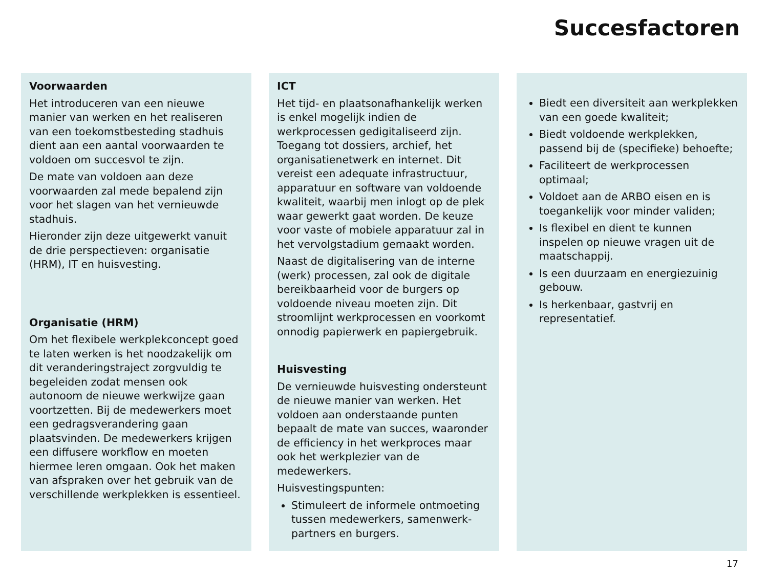Succesfactoren
Voorwaarden
Het introduceren van een nieuwe manier van werken en het realiseren van een toekomstbesteding stadhuis dient aan een aantal voorwaarden te voldoen om succesvol te zijn.
De mate van voldoen aan deze voorwaarden zal mede bepalend zijn voor het slagen van het vernieuwde stadhuis.
Hieronder zijn deze uitgewerkt vanuit de drie perspectieven: organisatie (HRM), IT en huisvesting.
Organisatie (HRM)
Om het flexibele werkplekconcept goed te laten werken is het noodzakelijk om dit veranderingstraject zorgvuldig te begeleiden zodat mensen ook autonoom de nieuwe werkwijze gaan voortzetten. Bij de medewerkers moet een gedragsverandering gaan plaatsvinden. De medewerkers krijgen een diffusere workflow en moeten hiermee leren omgaan. Ook het maken van afspraken over het gebruik van de verschillende werkplekken is essentieel.
ICT
Het tijd- en plaatsonafhankelijk werken is enkel mogelijk indien de werkprocessen gedigitaliseerd zijn. Toegang tot dossiers, archief, het organisatienetwerk en internet. Dit vereist een adequate infrastructuur, apparatuur en software van voldoende kwaliteit, waarbij men inlogt op de plek waar gewerkt gaat worden. De keuze voor vaste of mobiele apparatuur zal in het vervolgstadium gemaakt worden.
Naast de digitalisering van de interne (werk) processen, zal ook de digitale bereikbaarheid voor de burgers op voldoende niveau moeten zijn. Dit stroomlijnt werkprocessen en voorkomt onnodig papierwerk en papiergebruik.
Huisvesting
De vernieuwde huisvesting ondersteunt de nieuwe manier van werken. Het voldoen aan onderstaande punten bepaalt de mate van succes, waaronder de efficiency in het werkproces maar ook het werkplezier van de medewerkers.
Huisvestingspunten:
Stimuleert de informele ontmoeting tussen medewerkers, samenwerk-partners en burgers.
Biedt een diversiteit aan werkplekken van een goede kwaliteit;
Biedt voldoende werkplekken, passend bij de (specifieke) behoefte;
Faciliteert de werkprocessen optimaal;
Voldoet aan de ARBO eisen en is toegankelijk voor minder validen;
Is flexibel en dient te kunnen inspelen op nieuwe vragen uit de maatschappij.
Is een duurzaam en energiezuinig gebouw.
Is herkenbaar, gastvrij en representatief.
17